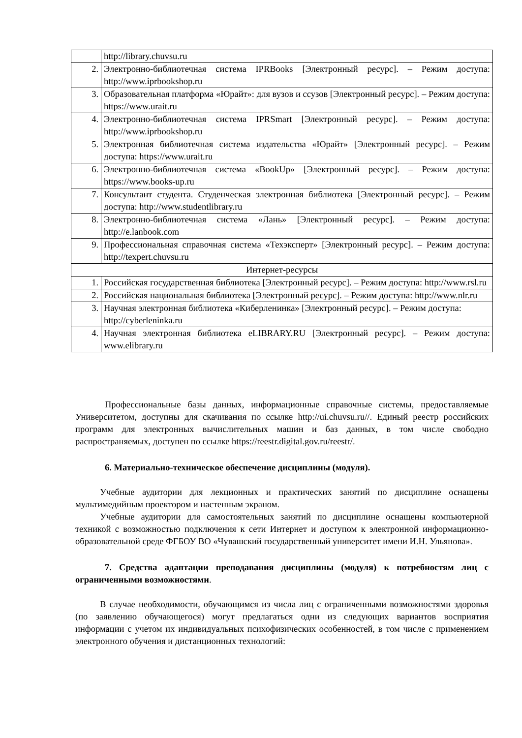| | http://library.chuvsu.ru |
| 2. | Электронно-библиотечная система IPRBooks [Электронный ресурс]. – Режим доступа: http://www.iprbookshop.ru |
| 3. | Образовательная платформа «Юрайт»: для вузов и ссузов [Электронный ресурс]. – Режим доступа: https://www.urait.ru |
| 4. | Электронно-библиотечная система IPRSmart [Электронный ресурс]. – Режим доступа: http://www.iprbookshop.ru |
| 5. | Электронная библиотечная система издательства «Юрайт» [Электронный ресурс]. – Режим доступа: https://www.urait.ru |
| 6. | Электронно-библиотечная система «BookUp» [Электронный ресурс]. – Режим доступа: https://www.books-up.ru |
| 7. | Консультант студента. Студенческая электронная библиотека [Электронный ресурс]. – Режим доступа: http://www.studentlibrary.ru |
| 8. | Электронно-библиотечная система «Лань» [Электронный ресурс]. – Режим доступа: http://e.lanbook.com |
| 9. | Профессиональная справочная система «Техэксперт» [Электронный ресурс]. – Режим доступа: http://texpert.chuvsu.ru |
| Интернет-ресурсы | |
| 1. | Российская государственная библиотека [Электронный ресурс]. – Режим доступа: http://www.rsl.ru |
| 2. | Российская национальная библиотека [Электронный ресурс]. – Режим доступа: http://www.nlr.ru |
| 3. | Научная электронная библиотека «Киберленинка» [Электронный ресурс]. – Режим доступа: http://cyberleninka.ru |
| 4. | Научная электронная библиотека eLIBRARY.RU [Электронный ресурс]. – Режим доступа: www.elibrary.ru |
Профессиональные базы данных, информационные справочные системы, предоставляемые Университетом, доступны для скачивания по ссылке http://ui.chuvsu.ru//. Единый реестр российских программ для электронных вычислительных машин и баз данных, в том числе свободно распространяемых, доступен по ссылке https://reestr.digital.gov.ru/reestr/.
6. Материально-техническое обеспечение дисциплины (модуля).
Учебные аудитории для лекционных и практических занятий по дисциплине оснащены мультимедийным проектором и настенным экраном.
Учебные аудитории для самостоятельных занятий по дисциплине оснащены компьютерной техникой с возможностью подключения к сети Интернет и доступом к электронной информационно-образовательной среде ФГБОУ ВО «Чувашский государственный университет имени И.Н. Ульянова».
7. Средства адаптации преподавания дисциплины (модуля) к потребностям лиц с ограниченными возможностями.
В случае необходимости, обучающимся из числа лиц с ограниченными возможностями здоровья (по заявлению обучающегося) могут предлагаться одни из следующих вариантов восприятия информации с учетом их индивидуальных психофизических особенностей, в том числе с применением электронного обучения и дистанционных технологий: